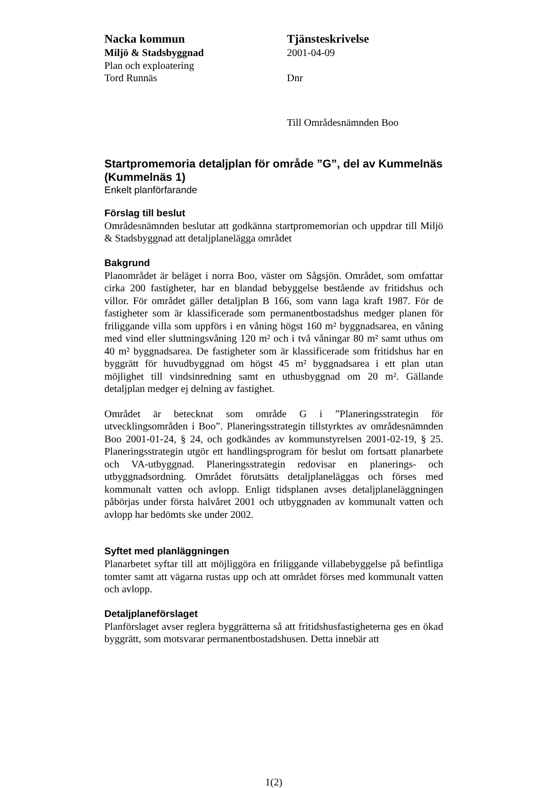Nacka kommun
Miljö & Stadsbyggnad
Plan och exploatering
Tord Runnäs
Tjänsteskrivelse
2001-04-09
Dnr
Till Områdesnämnden Boo
Startpromemoria detaljplan för område ”G”, del av Kummelnäs (Kummelnäs 1)
Enkelt planförfarande
Förslag till beslut
Områdesnämnden beslutar att godkänna startpromemorian och uppdrar till Miljö & Stadsbyggnad att detaljplanelägga området
Bakgrund
Planområdet är beläget i norra Boo, väster om Sågsjön. Området, som omfattar cirka 200 fastigheter, har en blandad bebyggelse bestående av fritidshus och villor. För området gäller detaljplan B 166, som vann laga kraft 1987. För de fastigheter som är klassificerade som permanentbostadshus medger planen för friliggande villa som uppförs i en våning högst 160 m² byggnadsarea, en våning med vind eller sluttningsvåning 120 m² och i två våningar 80 m² samt uthus om 40 m² byggnadsarea. De fastigheter som är klassificerade som fritidshus har en byggrätt för huvudbyggnad om högst 45 m² byggnadsarea i ett plan utan möjlighet till vindsinredning samt en uthusbyggnad om 20 m². Gällande detaljplan medger ej delning av fastighet.
Området är betecknat som område G i ”Planeringsstrategin för utvecklingsområden i Boo”. Planeringsstrategin tillstyrktes av områdesnämnden Boo 2001-01-24, § 24, och godkändes av kommunstyrelsen 2001-02-19, § 25. Planeringsstrategin utgör ett handlingsprogram för beslut om fortsatt planarbete och VA-utbyggnad. Planeringsstrategin redovisar en planerings- och utbyggnadsordning. Området förutsätts detaljplaneläggas och förses med kommunalt vatten och avlopp. Enligt tidsplanen avses detaljplaneläggningen påbörjas under första halvåret 2001 och utbyggnaden av kommunalt vatten och avlopp har bedömts ske under 2002.
Syftet med planläggningen
Planarbetet syftar till att möjliggöra en friliggande villabebyggelse på befintliga tomter samt att vägarna rustas upp och att området förses med kommunalt vatten och avlopp.
Detaljplaneförslaget
Planförslaget avser reglera byggrätterna så att fritidshusfastigheterna ges en ökad byggrätt, som motsvarar permanentbostadshusen. Detta innebär att
1(2)